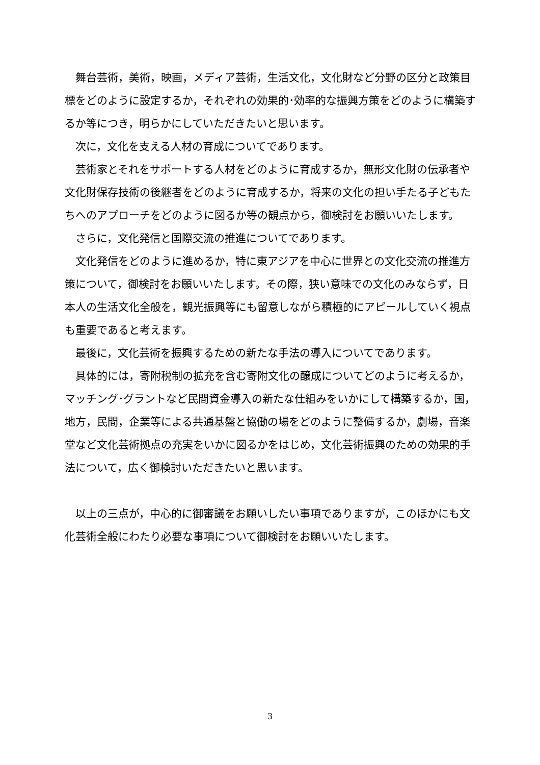舞台芸術，美術，映画，メディア芸術，生活文化，文化財など分野の区分と政策目標をどのように設定するか，それぞれの効果的･効率的な振興方策をどのように構築するか等につき，明らかにしていただきたいと思います。
次に，文化を支える人材の育成についてであります。
芸術家とそれをサポートする人材をどのように育成するか，無形文化財の伝承者や文化財保存技術の後継者をどのように育成するか，将来の文化の担い手たる子どもたちへのアプローチをどのように図るか等の観点から，御検討をお願いいたします。
さらに，文化発信と国際交流の推進についてであります。
文化発信をどのように進めるか，特に東アジアを中心に世界との文化交流の推進方策について，御検討をお願いいたします。その際，狭い意味での文化のみならず，日本人の生活文化全般を，観光振興等にも留意しながら積極的にアピールしていく視点も重要であると考えます。
最後に，文化芸術を振興するための新たな手法の導入についてであります。
具体的には，寄附税制の拡充を含む寄附文化の醸成についてどのように考えるか，マッチング･グラントなど民間資金導入の新たな仕組みをいかにして構築するか，国，地方，民間，企業等による共通基盤と協働の場をどのように整備するか，劇場，音楽堂など文化芸術拠点の充実をいかに図るかをはじめ，文化芸術振興のための効果的手法について，広く御検討いただきたいと思います。
以上の三点が，中心的に御審議をお願いしたい事項でありますが，このほかにも文化芸術全般にわたり必要な事項について御検討をお願いいたします。
3